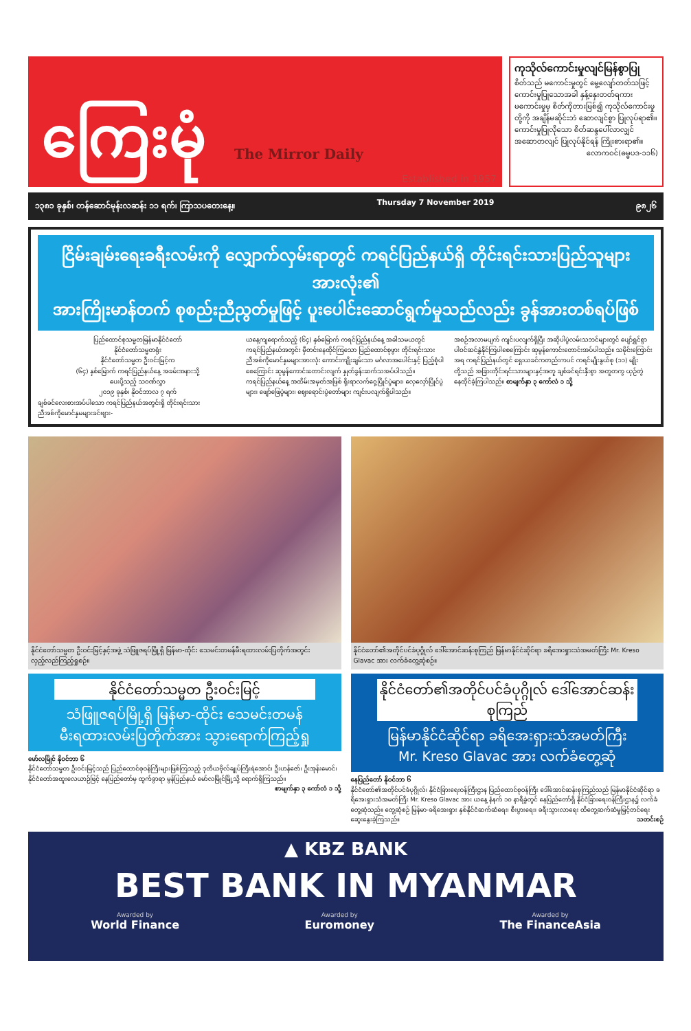ကြေးမုံ
The Mirror Daily
Established in 1957
ကုသိုလ်ကောင်းမှုလျင်မြန်စွာပြု
စိတ်သည် မကောင်းမှုတွင် မွေ့လျော်တတ်သဖြင့် ကောင်းမှုပြုသောအခါ နှန့်နှေးတတ်ရကား မကောင်းမှုမှ စိတ်ကိုတားမြစ်၍ ကုသိုလ်ကောင်းမှုတို့ကို အချိန်မဆိုင်းဘဲ ဆောလျင်စွာ ပြုလုပ်ရာ၏။ ကောင်းမှုပြုလိုသော စိတ်ဆန္ဒပေါ်လာလျှင် အဆောတလျင် ပြုလုပ်နိုင်ရန် ကြိုးစားရာ၏။ လောကဝင်(ဓမ္မပဒ-၁၁၆)
၁၃၈၁ ခုနှစ်၊ တန်ဆောင်မုန်းလဆန်း ၁၁ ရက်၊ ကြာသပတေးနေ့။ Thursday 7 November 2019 ၉၈၂၆
ငြိမ်းချမ်းရေးခရီးလမ်းကို လျှောက်လှမ်းရာတွင် ကရင်ပြည်နယ်ရှိ တိုင်းရင်းသားပြည်သူများအားလုံး၏
အားကြိုးမာန်တက် စုစည်းညီညွတ်မှုဖြင့် ပူးပေါင်းဆောင်ရွက်မှုသည်လည်း ခွန်အားတစ်ရပ်ဖြစ်
ပြည်ထောင်စုသမ္မတမြန်မာနိုင်ငံတော်
နိုင်ငံတော်သမ္မတရုံး
နိုင်ငံတော်သမ္မတ ဦးဝင်းမြင့်က
(၆၄) နှစ်မြောက် ကရင်ပြည်နယ်နေ့ အခမ်းအနားသို့
ပေးပို့သည့် သဝဏ်လွှာ
၂၀၁၉ ခုနှစ်၊ နိုဝင်ဘာလ ၇ ရက်
ချစ်ခင်လေးစားအပ်ပါသော ကရင်ပြည်နယ်အတွင်းရှိ တိုင်းရင်းသားညီအစ်ကိုမောင်နှမများခင်ဗျား-
ယနေ့ကျရောက်သည့် (၆၄) နှစ်မြောက် ကရင်ပြည်နယ်နေ့ အခါသမယတွင် ကရင်ပြည်နယ်အတွင်း မှီတင်းနေထိုင်ကြသော ပြည်ထောင်စုဖွား တိုင်းရင်းသား ညီအစ်ကိုမောင်နှမများအားလုံး ကောင်းကျိုးချမ်းသာ မင်္ဂလာအပေါင်းနှင့် ပြည့်စုံပါစေကြောင်း ဆုမွန်ကောင်းတောင်းလျက် နှုတ်ခွန်းဆက်သအပ်ပါသည်။ ကရင်ပြည်နယ်နေ့ အထိမ်းအမှတ်အဖြစ် ရိုးရာလက်ဝှေ့ပြိုင်ပွဲများ၊ လှေလှော်ပြိုင်ပွဲများ၊ ဖျော်ဖြေပွဲများ၊ ဈေးရောင်းပွဲတော်များ ကျင်းပလျက်ရှိပါသည်။
အစဉ်အလာမပျက် ကျင်းပလျက်ရှိပြီး အဆိုပါပွဲလမ်းသဘင်များတွင် ပျော်ရွှင်စွာ ပါဝင်ဆင်နွှဲနိုင်ကြပါစေကြောင်း ဆုမွန်ကောင်းတောင်းအပ်ပါသည်။ သမိုင်းကြောင်းအရ ကရင်ပြည်နယ်တွင် ရှေးယခင်ကတည်းကပင် ကရင်မျိုးနွယ်စု (၁၁) မျိုးတို့သည် အခြားတိုင်းရင်းသားများနှင့်အတူ ချစ်ခင်ရင်းနှီးစွာ အတူတကွ ယှဉ်တွဲနေထိုင်ခဲ့ကြပါသည်။ စာမျက်နှာ ၃ ကော်လံ ၁ သို့
နိုင်ငံတော်သမ္မတ ဦးဝင်းမြင့်နှင့်အဖွဲ့ သံဖြူဇရပ်မြို့ရှိ မြန်မာ-ထိုင်း သေမင်းတမန်မီးရထားလမ်းပြတိုက်အတွင်း လှည့်လည်ကြည့်ရှုစဉ်။
နိုင်ငံတော်သမ္မတ ဦးဝင်းမြင့်
သံဖြူဇရပ်မြို့ရှိ မြန်မာ-ထိုင်း သေမင်းတမန်
မီးရထားလမ်းပြတိုက်အား သွားရောက်ကြည့်ရှု
မော်လမြိုင် နိုဝင်ဘာ ၆
နိုင်ငံတော်သမ္မတ ဦးဝင်းမြင့်သည် ပြည်ထောင်စုဝန်ကြီးများဖြစ်ကြသည့် ဒုတိယဗိုလ်ချုပ်ကြီးရဲအောင်၊ ဦးဟန်ဇော်၊ ဦးအုန်းမောင်၊ နိုင်ငံတော်အထူးလေယာဉ်ဖြင့် နေပြည်တော်မှ ထွက်ခွာရာ မွန်ပြည်နယ် မော်လမြိုင်မြို့သို့ ရောက်ရှိကြသည်။
စာမျက်နှာ ၃ ကော်လံ ၁ သို့
နိုင်ငံတော်၏အတိုင်ပင်ခံပုဂ္ဂိုလ် ဒေါ်အောင်ဆန်းစုကြည် မြန်မာနိုင်ငံဆိုင်ရာ ခရိအေးရှားသံအမတ်ကြီး Mr. Kreso Glavac အား လက်ခံတွေ့ဆုံစဉ်။
နိုင်ငံတော်၏အတိုင်ပင်ခံပုဂ္ဂိုလ် ဒေါ်အောင်ဆန်းစုကြည်
မြန်မာနိုင်ငံဆိုင်ရာ ခရိအေးရှားသံအမတ်ကြီး
Mr. Kreso Glavac အား လက်ခံတွေ့ဆုံ
နေပြည်တော် နိုဝင်ဘာ ၆
နိုင်ငံတော်၏အတိုင်ပင်ခံပုဂ္ဂိုလ်၊ နိုင်ငံခြားရေးဝန်ကြီးဌာန ပြည်ထောင်စုဝန်ကြီး ဒေါ်အောင်ဆန်းစုကြည်သည် မြန်မာနိုင်ငံဆိုင်ရာ ခရိအေးရှားသံအမတ်ကြီး Mr. Kreso Glavac အား ယနေ့ နံနက် ၁၀ နာရီခွဲတွင် နေပြည်တော်ရှိ နိုင်ငံခြားရေးဝန်ကြီးဌာန၌ လက်ခံတွေ့ဆုံသည်။ တွေ့ဆုံစဉ် မြန်မာ-ခရိအေးရှား နှစ်နိုင်ငံဆက်ဆံရေး၊ စီးပွားရေး၊ ခရီးသွားလာရေး ထိတွေ့ဆက်ဆံမှုမြှင့်တင်ရေး ဆွေးနွေးခဲ့ကြသည်။ သတင်းစဉ်
▲ KBZ BANK
BEST BANK IN MYANMAR
Awarded by
World Finance
Awarded by
Euromoney
Awarded by
The FinanceAsia